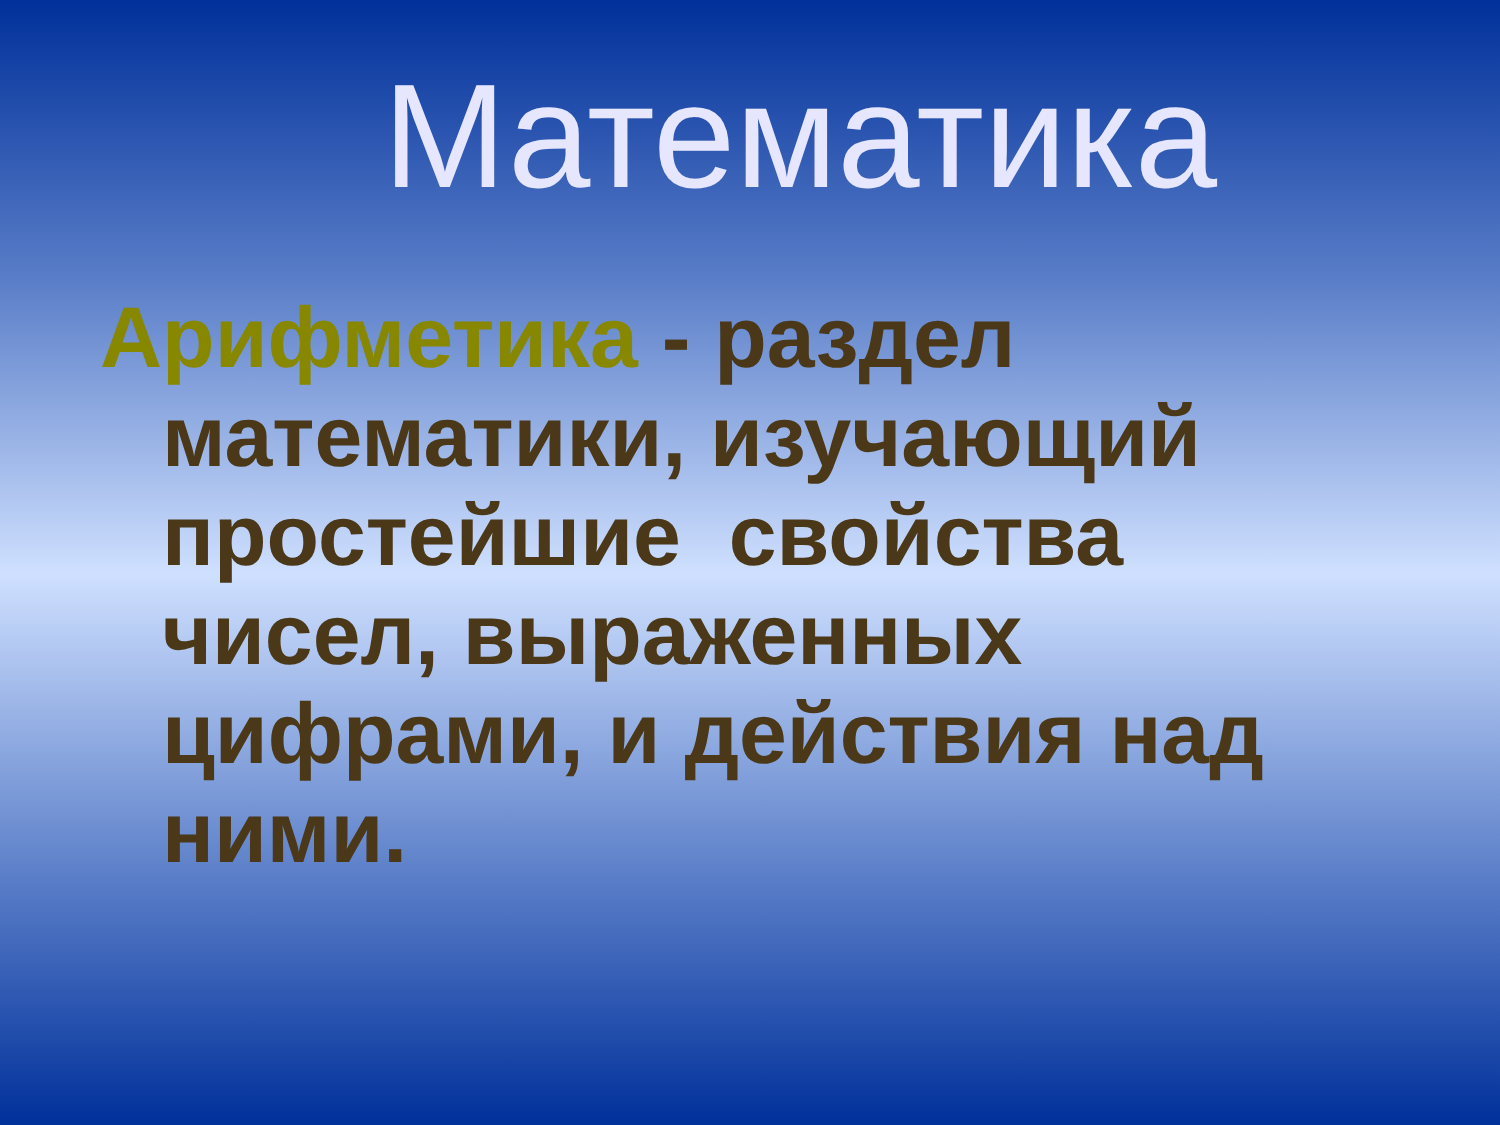Математика
Арифметика - раздел математики, изучающий простейшие свойства чисел, выраженных цифрами, и действия над ними.